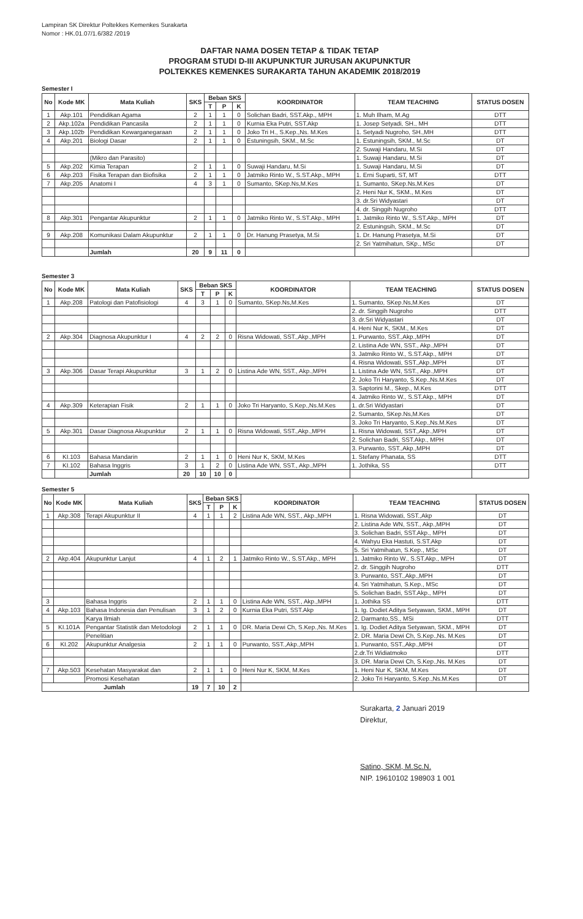Lampiran SK Direktur Poltekkes Kemenkes Surakarta
Nomor : HK.01.07/1.6/382 /2019
DAFTAR NAMA DOSEN TETAP & TIDAK TETAP
PROGRAM STUDI D-III AKUPUNKTUR JURUSAN AKUPUNKTUR
POLTEKKES KEMENKES SURAKARTA TAHUN AKADEMIK 2018/2019
Semester I
| No | Kode MK | Mata Kuliah | SKS | Beban SKS | | | KOORDINATOR | TEAM TEACHING | STATUS DOSEN |
| --- | --- | --- | --- | --- | --- | --- | --- | --- | --- |
| | | | | T | P | K | | | |
| 1 | Akp.101 | Pendidikan Agama | 2 | 1 | 1 | 0 | Solichan Badri, SST.Akp., MPH | 1. Muh Ilham, M.Ag | DTT |
| 2 | Akp.102a | Pendidikan Pancasila | 2 | 1 | 1 | 0 | Kurnia Eka Putri, SST.Akp | 1. Josep Setyadi, SH., MH | DTT |
| 3 | Akp.102b | Pendidikan Kewarganegaraan | 2 | 1 | 1 | 0 | Joko Tri H., S.Kep.,Ns. M.Kes | 1. Setyadi Nugroho, SH.,MH | DTT |
| 4 | Akp.201 | Biologi Dasar | 2 | 1 | 1 | 0 | Estuningsih, SKM., M.Sc | 1. Estuningsih, SKM., M.Sc | DT |
| | | | | | | | | 2. Suwaji Handaru, M.Si | DT |
| | | (Mikro dan Parasito) | | | | | | 1. Suwaji Handaru, M.Si | DT |
| 5 | Akp.202 | Kimia Terapan | 2 | 1 | 1 | 0 | Suwaji Handaru, M.Si | 1. Suwaji Handaru, M.Si | DT |
| 6 | Akp.203 | Fisika Terapan dan Biofisika | 2 | 1 | 1 | 0 | Jatmiko Rinto W., S.ST.Akp., MPH | 1. Erni Suparti, ST, MT | DTT |
| 7 | Akp.205 | Anatomi I | 4 | 3 | 1 | 0 | Sumanto, SKep.Ns,M.Kes | 1. Sumanto, SKep.Ns,M.Kes | DT |
| | | | | | | | | 2. Heni Nur K, SKM., M.Kes | DT |
| | | | | | | | | 3. dr.Sri Widyastari | DT |
| | | | | | | | | 4. dr. Singgih Nugroho | DTT |
| 8 | Akp.301 | Pengantar Akupunktur | 2 | 1 | 1 | 0 | Jatmiko Rinto W., S.ST.Akp., MPH | 1. Jatmiko Rinto W., S.ST.Akp., MPH | DT |
| | | | | | | | | 2. Estuningsih, SKM., M.Sc | DT |
| 9 | Akp.208 | Komunikasi Dalam Akupunktur | 2 | 1 | 1 | 0 | Dr. Hanung Prasetya, M.Si | 1. Dr. Hanung Prasetya, M.Si | DT |
| | | | | | | | | 2. Sri Yatmihatun, SKp., MSc | DT |
| | | Jumlah | 20 | 9 | 11 | 0 | | | |
Semester 3
| No | Kode MK | Mata Kuliah | SKS | Beban SKS | | | KOORDINATOR | TEAM TEACHING | STATUS DOSEN |
| --- | --- | --- | --- | --- | --- | --- | --- | --- | --- |
| | | | | T | P | K | | | |
| 1 | Akp.208 | Patologi dan Patofisiologi | 4 | 3 | 1 | 0 | Sumanto, SKep.Ns,M.Kes | 1. Sumanto, SKep.Ns,M.Kes | DT |
| | | | | | | | | 2. dr. Singgih Nugroho | DTT |
| | | | | | | | | 3. dr.Sri Widyastari | DT |
| | | | | | | | | 4. Heni Nur K, SKM., M.Kes | DT |
| 2 | Akp.304 | Diagnosa Akupunktur I | 4 | 2 | 2 | 0 | Risna Widowati, SST.,Akp.,MPH | 1. Purwanto, SST.,Akp.,MPH | DT |
| | | | | | | | | 2. Listina Ade WN, SST., Akp.,MPH | DT |
| | | | | | | | | 3. Jatmiko Rinto W., S.ST.Akp., MPH | DT |
| | | | | | | | | 4. Risna Widowati, SST.,Akp.,MPH | DT |
| 3 | Akp.306 | Dasar Terapi Akupunktur | 3 | 1 | 2 | 0 | Listina Ade WN, SST., Akp.,MPH | 1. Listina Ade WN, SST., Akp.,MPH | DT |
| | | | | | | | | 2. Joko Tri Haryanto, S.Kep.,Ns.M.Kes | DT |
| | | | | | | | | 3. Saptorini M., Skep., M.Kes | DTT |
| | | | | | | | | 4. Jatmiko Rinto W., S.ST.Akp., MPH | DT |
| 4 | Akp.309 | Keterapian Fisik | 2 | 1 | 1 | 0 | Joko Tri Haryanto, S.Kep.,Ns.M.Kes | 1. dr.Sri Widyastari | DT |
| | | | | | | | | 2. Sumanto, SKep.Ns,M.Kes | DT |
| | | | | | | | | 3. Joko Tri Haryanto, S.Kep.,Ns.M.Kes | DT |
| 5 | Akp.301 | Dasar Diagnosa Akupunktur | 2 | 1 | 1 | 0 | Risna Widowati, SST.,Akp.,MPH | 1. Risna Widowati, SST.,Akp.,MPH | DT |
| | | | | | | | | 2. Solichan Badri, SST.Akp., MPH | DT |
| | | | | | | | | 3. Purwanto, SST.,Akp.,MPH | DT |
| 6 | KI.103 | Bahasa Mandarin | 2 | 1 | 1 | 0 | Heni Nur K, SKM, M.Kes | 1. Stefany Phanata, SS | DTT |
| 7 | KI.102 | Bahasa Inggris | 3 | 1 | 2 | 0 | Listina Ade WN, SST., Akp.,MPH | 1. Jothika, SS | DTT |
| | | Jumlah | 20 | 10 | 10 | 0 | | | |
Semester 5
| No | Kode MK | Mata Kuliah | SKS | Beban SKS | | | KOORDINATOR | TEAM TEACHING | STATUS DOSEN |
| --- | --- | --- | --- | --- | --- | --- | --- | --- | --- |
| | | | | T | P | K | | | |
| 1 | Akp.308 | Terapi Akupunktur II | 4 | 1 | 1 | 2 | Listina Ade WN, SST., Akp.,MPH | 1. Risna Widowati, SST.,Akp | DT |
| | | | | | | | | 2. Listina Ade WN, SST., Akp.,MPH | DT |
| | | | | | | | | 3. Solichan Badri, SST.Akp., MPH | DT |
| | | | | | | | | 4. Wahyu Eka Hastuti, S.ST.Akp | DT |
| | | | | | | | | 5. Sri Yatmihatun, S.Kep., MSc | DT |
| 2 | Akp.404 | Akupunktur Lanjut | 4 | 1 | 2 | 1 | Jatmiko Rinto W., S.ST.Akp., MPH | 1. Jatmiko Rinto W., S.ST.Akp., MPH | DT |
| | | | | | | | | 2. dr. Singgih Nugroho | DTT |
| | | | | | | | | 3. Purwanto, SST.,Akp.,MPH | DT |
| | | | | | | | | 4. Sri Yatmihatun, S.Kep., MSc | DT |
| | | | | | | | | 5. Solichan Badri, SST.Akp., MPH | DT |
| 3 | | Bahasa Inggris | 2 | 1 | 1 | 0 | Listina Ade WN, SST., Akp.,MPH | 1. Jothika SS | DTT |
| 4 | Akp.103 | Bahasa Indonesia dan Penulisan | 3 | 1 | 2 | 0 | Kurnia Eka Putri, SST.Akp | 1. Ig. Dodiet Aditya Setyawan, SKM., MPH | DT |
| | | Karya Ilmiah | | | | | | 2. Darmanto,SS., MSi | DTT |
| 5 | KI.101A | Pengantar Statistik dan Metodologi | 2 | 1 | 1 | 0 | DR. Maria Dewi Ch, S.Kep.,Ns. M.Kes | 1. Ig. Dodiet Aditya Setyawan, SKM., MPH | DT |
| | | Penelitian | | | | | | 2. DR. Maria Dewi Ch, S.Kep.,Ns. M.Kes | DT |
| 6 | KI.202 | Akupunktur Analgesia | 2 | 1 | 1 | 0 | Purwanto, SST.,Akp.,MPH | 1. Purwanto, SST.,Akp.,MPH | DT |
| | | | | | | | | 2.dr.Tri Widiatmoko | DTT |
| | | | | | | | | 3. DR. Maria Dewi Ch, S.Kep.,Ns. M.Kes | DT |
| 7 | Akp.503 | Kesehatan Masyarakat dan | 2 | 1 | 1 | 0 | Heni Nur K, SKM, M.Kes | 1. Heni Nur K, SKM, M.Kes | DT |
| | | Promosi Kesehatan | | | | | | 2. Joko Tri Haryanto, S.Kep.,Ns.M.Kes | DT |
| Jumlah | | | 19 | 7 | 10 | 2 | | | |
Surakarta, 2 Januari 2019
Direktur,
Satino, SKM, M.Sc.N.
NIP. 19610102 198903 1 001